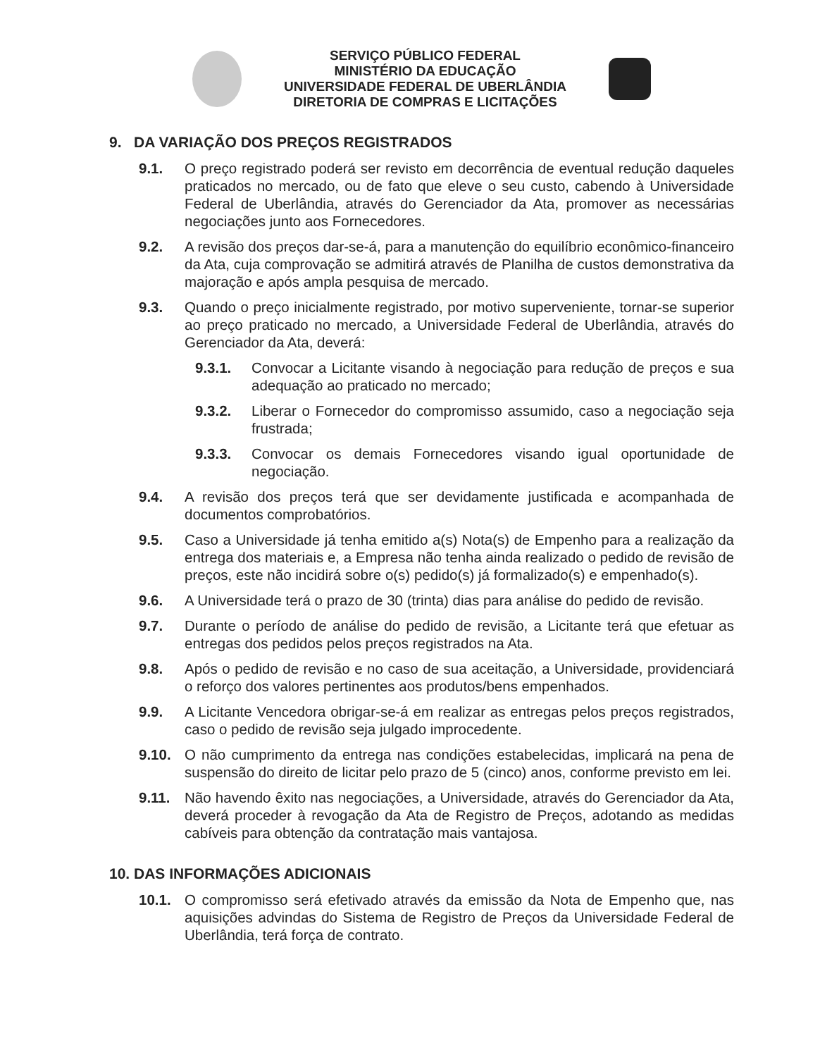SERVIÇO PÚBLICO FEDERAL
MINISTÉRIO DA EDUCAÇÃO
UNIVERSIDADE FEDERAL DE UBERLÂNDIA
DIRETORIA DE COMPRAS E LICITAÇÕES
9. DA VARIAÇÃO DOS PREÇOS REGISTRADOS
9.1. O preço registrado poderá ser revisto em decorrência de eventual redução daqueles praticados no mercado, ou de fato que eleve o seu custo, cabendo à Universidade Federal de Uberlândia, através do Gerenciador da Ata, promover as necessárias negociações junto aos Fornecedores.
9.2. A revisão dos preços dar-se-á, para a manutenção do equilíbrio econômico-financeiro da Ata, cuja comprovação se admitirá através de Planilha de custos demonstrativa da majoração e após ampla pesquisa de mercado.
9.3. Quando o preço inicialmente registrado, por motivo superveniente, tornar-se superior ao preço praticado no mercado, a Universidade Federal de Uberlândia, através do Gerenciador da Ata, deverá:
9.3.1. Convocar a Licitante visando à negociação para redução de preços e sua adequação ao praticado no mercado;
9.3.2. Liberar o Fornecedor do compromisso assumido, caso a negociação seja frustrada;
9.3.3. Convocar os demais Fornecedores visando igual oportunidade de negociação.
9.4. A revisão dos preços terá que ser devidamente justificada e acompanhada de documentos comprobatórios.
9.5. Caso a Universidade já tenha emitido a(s) Nota(s) de Empenho para a realização da entrega dos materiais e, a Empresa não tenha ainda realizado o pedido de revisão de preços, este não incidirá sobre o(s) pedido(s) já formalizado(s) e empenhado(s).
9.6. A Universidade terá o prazo de 30 (trinta) dias para análise do pedido de revisão.
9.7. Durante o período de análise do pedido de revisão, a Licitante terá que efetuar as entregas dos pedidos pelos preços registrados na Ata.
9.8. Após o pedido de revisão e no caso de sua aceitação, a Universidade, providenciará o reforço dos valores pertinentes aos produtos/bens empenhados.
9.9. A Licitante Vencedora obrigar-se-á em realizar as entregas pelos preços registrados, caso o pedido de revisão seja julgado improcedente.
9.10. O não cumprimento da entrega nas condições estabelecidas, implicará na pena de suspensão do direito de licitar pelo prazo de 5 (cinco) anos, conforme previsto em lei.
9.11. Não havendo êxito nas negociações, a Universidade, através do Gerenciador da Ata, deverá proceder à revogação da Ata de Registro de Preços, adotando as medidas cabíveis para obtenção da contratação mais vantajosa.
10. DAS INFORMAÇÕES ADICIONAIS
10.1. O compromisso será efetivado através da emissão da Nota de Empenho que, nas aquisições advindas do Sistema de Registro de Preços da Universidade Federal de Uberlândia, terá força de contrato.